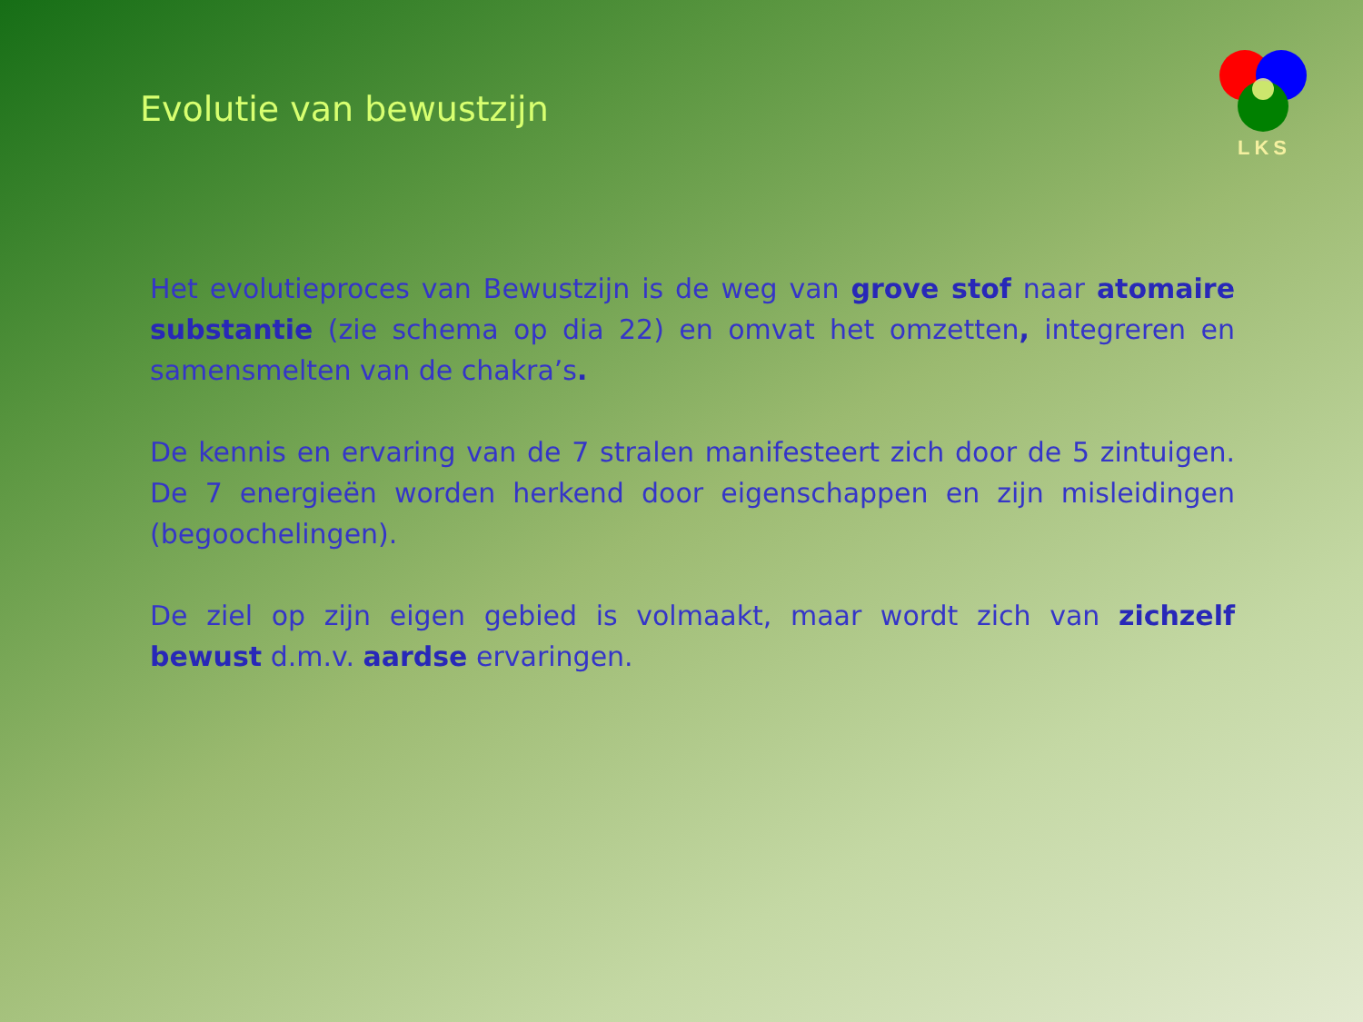Evolutie van bewustzijn
LKS
Het evolutieproces van Bewustzijn is de weg van grove stof naar atomaire substantie (zie schema op dia 22) en omvat het omzetten, integreren en samensmelten van de chakra’s.
De kennis en ervaring van de 7 stralen manifesteert zich door de 5 zintuigen. De 7 energieën worden herkend door eigenschappen en zijn misleidingen (begoochelingen).
De ziel op zijn eigen gebied is volmaakt, maar wordt zich van zichzelf bewust d.m.v. aardse ervaringen.